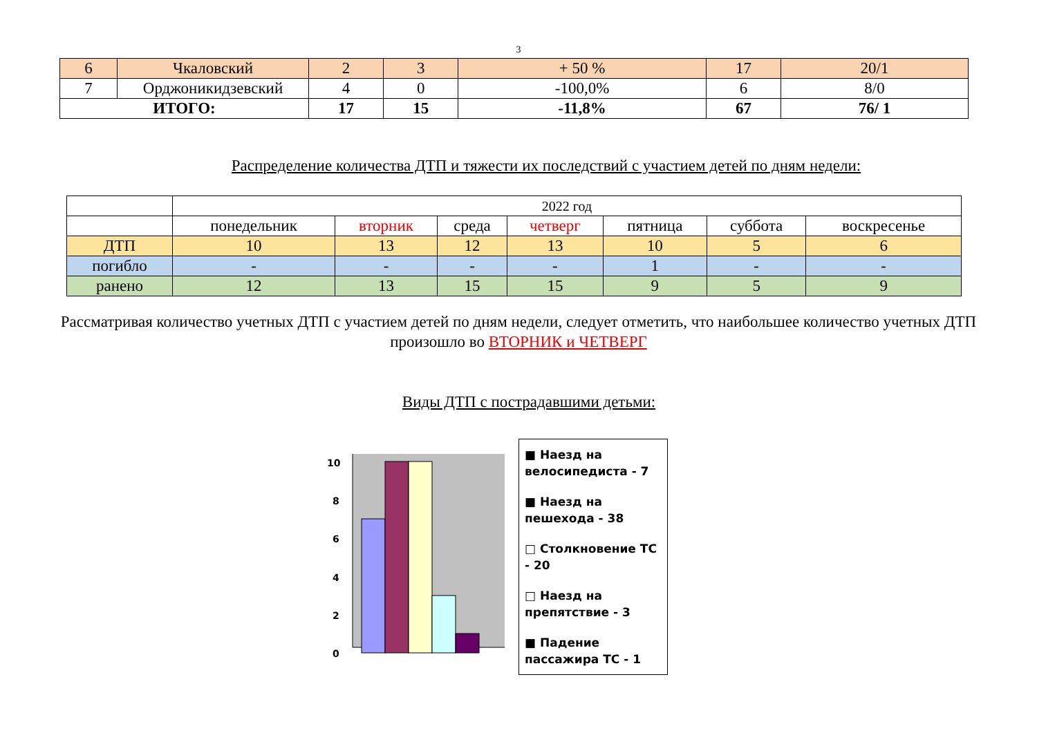3
| 6 | Чкаловский | 2 | 3 | + 50 % | 17 | 20/1 |
| 7 | Орджоникидзевский | 4 | 0 | -100,0% | 6 | 8/0 |
| ИТОГО: | | 17 | 15 | -11,8% | 67 | 76/ 1 |
Распределение количества ДТП и тяжести их последствий с участием детей по дням недели:
| | 2022 год | | | | | | |
| | понедельник | вторник | среда | четверг | пятница | суббота | воскресенье |
| ДТП | 10 | 13 | 12 | 13 | 10 | 5 | 6 |
| погибло | - | - | - | - | 1 | - | - |
| ранено | 12 | 13 | 15 | 15 | 9 | 5 | 9 |
Рассматривая количество учетных ДТП с участием детей по дням недели, следует отметить, что наибольшее количество учетных ДТП произошло во ВТОРНИК и ЧЕТВЕРГ
Виды ДТП с пострадавшими детьми:
10
8
6
4
2
0
■ Наезд на велосипедиста - 7
■ Наезд на пешехода - 38
□ Столкновение ТС - 20
□ Наезд на препятствие - 3
■ Падение пассажира ТС - 1